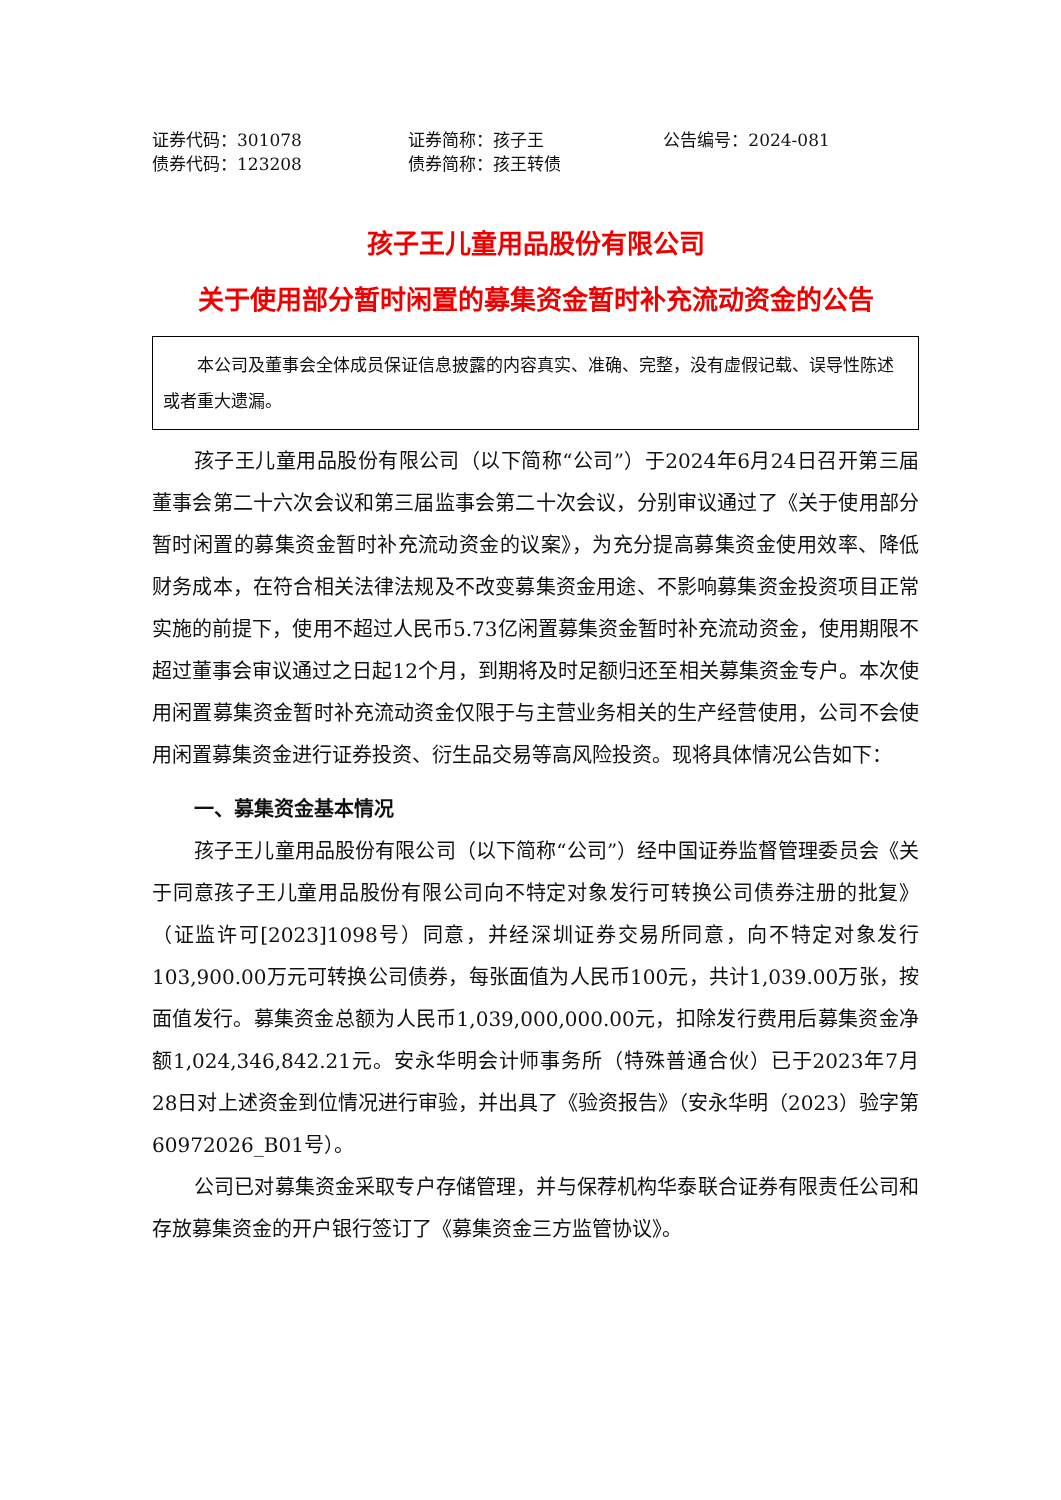证券代码：301078 证券简称：孩子王 公告编号：2024-081
债券代码：123208 债券简称：孩王转债
孩子王儿童用品股份有限公司
关于使用部分暂时闲置的募集资金暂时补充流动资金的公告
  本公司及董事会全体成员保证信息披露的内容真实、准确、完整，没有虚假记载、误导性陈述或者重大遗漏。
孩子王儿童用品股份有限公司（以下简称“公司”）于2024年6月24日召开第三届董事会第二十六次会议和第三届监事会第二十次会议，分别审议通过了《关于使用部分暂时闲置的募集资金暂时补充流动资金的议案》，为充分提高募集资金使用效率、降低财务成本，在符合相关法律法规及不改变募集资金用途、不影响募集资金投资项目正常实施的前提下，使用不超过人民币5.73亿闲置募集资金暂时补充流动资金，使用期限不超过董事会审议通过之日起12个月，到期将及时足额归还至相关募集资金专户。本次使用闲置募集资金暂时补充流动资金仅限于与主营业务相关的生产经营使用，公司不会使用闲置募集资金进行证券投资、衍生品交易等高风险投资。现将具体情况公告如下：
一、募集资金基本情况
孩子王儿童用品股份有限公司（以下简称“公司”）经中国证券监督管理委员会《关于同意孩子王儿童用品股份有限公司向不特定对象发行可转换公司债券注册的批复》（证监许可[2023]1098号）同意，并经深圳证券交易所同意，向不特定对象发行103,900.00万元可转换公司债券，每张面值为人民币100元，共计1,039.00万张，按面值发行。募集资金总额为人民币1,039,000,000.00元，扣除发行费用后募集资金净额1,024,346,842.21元。安永华明会计师事务所（特殊普通合伙）已于2023年7月28日对上述资金到位情况进行审验，并出具了《验资报告》（安永华明（2023）验字第60972026_B01号）。
公司已对募集资金采取专户存储管理，并与保荐机构华泰联合证券有限责任公司和存放募集资金的开户银行签订了《募集资金三方监管协议》。